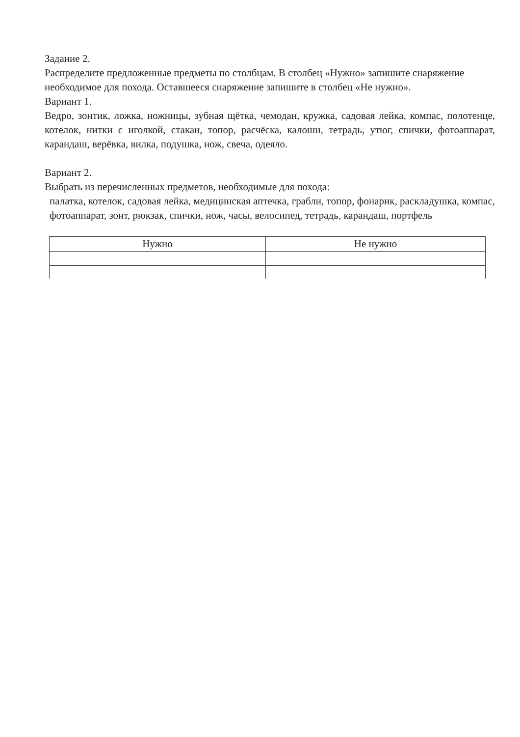Задание 2.
Распределите предложенные предметы по столбцам. В столбец «Нужно» запишите снаряжение необходимое для похода. Оставшееся снаряжение запишите в столбец «Не нужно».
Вариант 1.
Ведро, зонтик, ложка, ножницы, зубная щётка, чемодан, кружка, садовая лейка, компас, полотенце, котелок, нитки с иголкой, стакан, топор, расчёска, калоши, тетрадь, утюг, спички, фотоаппарат, карандаш, верёвка, вилка, подушка, нож, свеча, одеяло.
Вариант 2.
Выбрать из перечисленных предметов, необходимые для похода:
палатка, котелок, садовая лейка, медицинская аптечка, грабли, топор, фонарик, раскладушка, компас, фотоаппарат, зонт, рюкзак, спички, нож, часы, велосипед, тетрадь, карандаш, портфель
| Нужно | Не нужно |